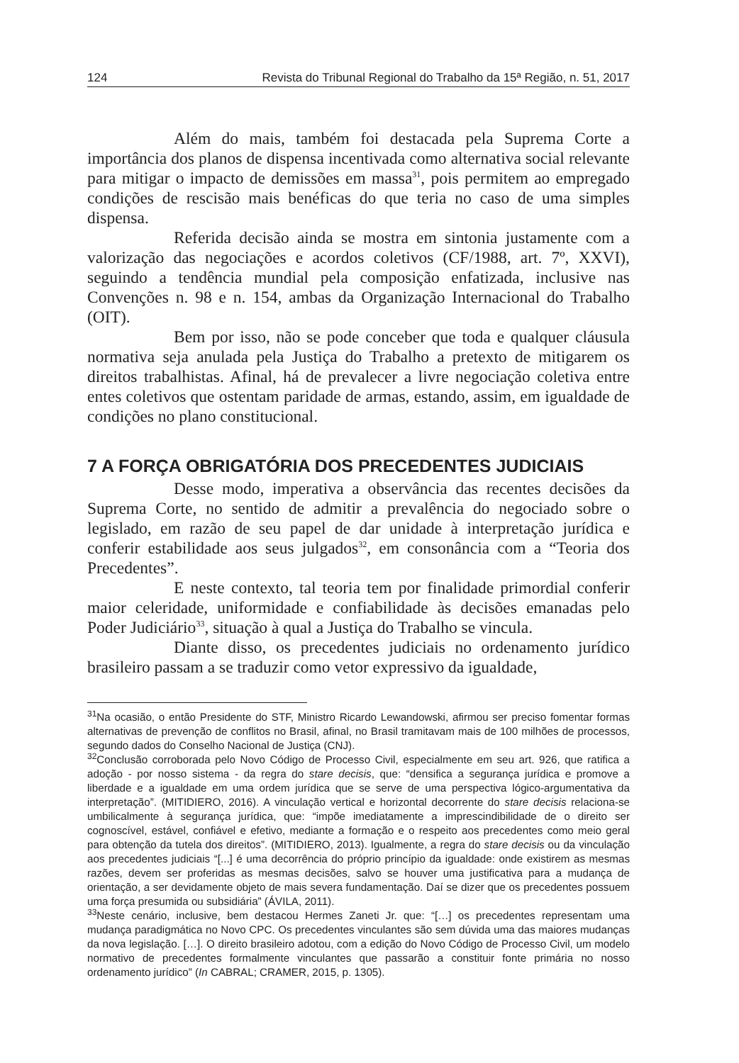124 Revista do Tribunal Regional do Trabalho da 15ª Região, n. 51, 2017
Além do mais, também foi destacada pela Suprema Corte a importância dos planos de dispensa incentivada como alternativa social relevante para mitigar o impacto de demissões em massa<sup>31</sup>, pois permitem ao empregado condições de rescisão mais benéficas do que teria no caso de uma simples dispensa.
Referida decisão ainda se mostra em sintonia justamente com a valorização das negociações e acordos coletivos (CF/1988, art. 7º, XXVI), seguindo a tendência mundial pela composição enfatizada, inclusive nas Convenções n. 98 e n. 154, ambas da Organização Internacional do Trabalho (OIT).
Bem por isso, não se pode conceber que toda e qualquer cláusula normativa seja anulada pela Justiça do Trabalho a pretexto de mitigarem os direitos trabalhistas. Afinal, há de prevalecer a livre negociação coletiva entre entes coletivos que ostentam paridade de armas, estando, assim, em igualdade de condições no plano constitucional.
7 A FORÇA OBRIGATÓRIA DOS PRECEDENTES JUDICIAIS
Desse modo, imperativa a observância das recentes decisões da Suprema Corte, no sentido de admitir a prevalência do negociado sobre o legislado, em razão de seu papel de dar unidade à interpretação jurídica e conferir estabilidade aos seus julgados<sup>32</sup>, em consonância com a “Teoria dos Precedentes”.
E neste contexto, tal teoria tem por finalidade primordial conferir maior celeridade, uniformidade e confiabilidade às decisões emanadas pelo Poder Judiciário<sup>33</sup>, situação à qual a Justiça do Trabalho se vincula.
Diante disso, os precedentes judiciais no ordenamento jurídico brasileiro passam a se traduzir como vetor expressivo da igualdade,
<sup>31</sup>Na ocasião, o então Presidente do STF, Ministro Ricardo Lewandowski, afirmou ser preciso fomentar formas alternativas de prevenção de conflitos no Brasil, afinal, no Brasil tramitavam mais de 100 milhões de processos, segundo dados do Conselho Nacional de Justiça (CNJ).
<sup>32</sup> Conclusão corroborada pelo Novo Código de Processo Civil, especialmente em seu art. 926, que ratifica a adoção - por nosso sistema - da regra do stare decisis, que: “densifica a segurança jurídica e promove a liberdade e a igualdade em uma ordem jurídica que se serve de uma perspectiva lógico-argumentativa da interpretação”. (MITIDIERO, 2016). A vinculação vertical e horizontal decorrente do stare decisis relaciona-se umbilicalmente à segurança jurídica, que: “impõe imediatamente a imprescindibilidade de o direito ser cognoscível, estável, confiável e efetivo, mediante a formação e o respeito aos precedentes como meio geral para obtenção da tutela dos direitos”. (MITIDIERO, 2013). Igualmente, a regra do stare decisis ou da vinculação aos precedentes judiciais “[...] é uma decorrência do próprio princípio da igualdade: onde existirem as mesmas razões, devem ser proferidas as mesmas decisões, salvo se houver uma justificativa para a mudança de orientação, a ser devidamente objeto de mais severa fundamentação. Daí se dizer que os precedentes possuem uma força presumida ou subsidiária” (ÁVILA, 2011).
<sup>33</sup> Neste cenário, inclusive, bem destacou Hermes Zaneti Jr. que: “[…] os precedentes representam uma mudança paradigmática no Novo CPC. Os precedentes vinculantes são sem dúvida uma das maiores mudanças da nova legislação. […]. O direito brasileiro adotou, com a edição do Novo Código de Processo Civil, um modelo normativo de precedentes formalmente vinculantes que passarão a constituir fonte primária no nosso ordenamento jurídico” (In CABRAL; CRAMER, 2015, p. 1305).